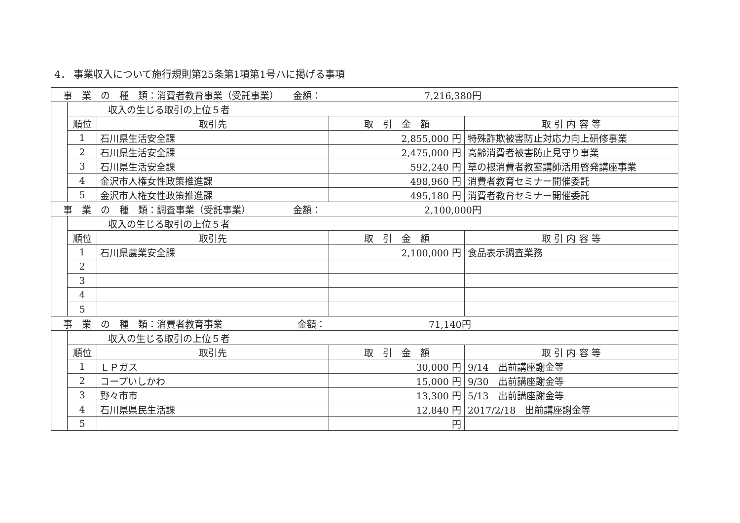4． 事業収入について施行規則第25条第1項第1号ハに掲げる事項
| 事 業 の 種 類：消費者教育事業（受託事業） 金額： 7,216,380円 | | | | |
| | 収入の生じる取引の上位５者 | | | |
| | 順位 | 取引先 | 取 引 金 額 | 取 引 内 容 等 |
| | 1 | 石川県生活安全課 | 2,855,000 円 | 特殊詐欺被害防止対応力向上研修事業 |
| | 2 | 石川県生活安全課 | 2,475,000 円 | 高齢消費者被害防止見守り事業 |
| | 3 | 石川県生活安全課 | 592,240 円 | 草の根消費者教室講師活用啓発講座事業 |
| | 4 | 金沢市人権女性政策推進課 | 498,960 円 | 消費者教育セミナー開催委託 |
| | 5 | 金沢市人権女性政策推進課 | 495,180 円 | 消費者教育セミナー開催委託 |
| 事 業 の 種 類：調査事業（受託事業） 金額： 2,100,000円 | | | | |
| | 収入の生じる取引の上位５者 | | | |
| | 順位 | 取引先 | 取 引 金 額 | 取 引 内 容 等 |
| | 1 | 石川県農業安全課 | 2,100,000 円 | 食品表示調査業務 |
| | 2 | | | |
| | 3 | | | |
| | 4 | | | |
| | 5 | | | |
| 事 業 の 種 類：消費者教育事業 金額： 71,140円 | | | | |
| | 収入の生じる取引の上位５者 | | | |
| | 順位 | 取引先 | 取 引 金 額 | 取 引 内 容 等 |
| | 1 | ＬＰガス | 30,000 円 | 9/14 出前講座謝金等 |
| | 2 | コープいしかわ | 15,000 円 | 9/30 出前講座謝金等 |
| | 3 | 野々市市 | 13,300 円 | 5/13 出前講座謝金等 |
| | 4 | 石川県県民生活課 | 12,840 円 | 2017/2/18 出前講座謝金等 |
| | 5 | | 円 | |